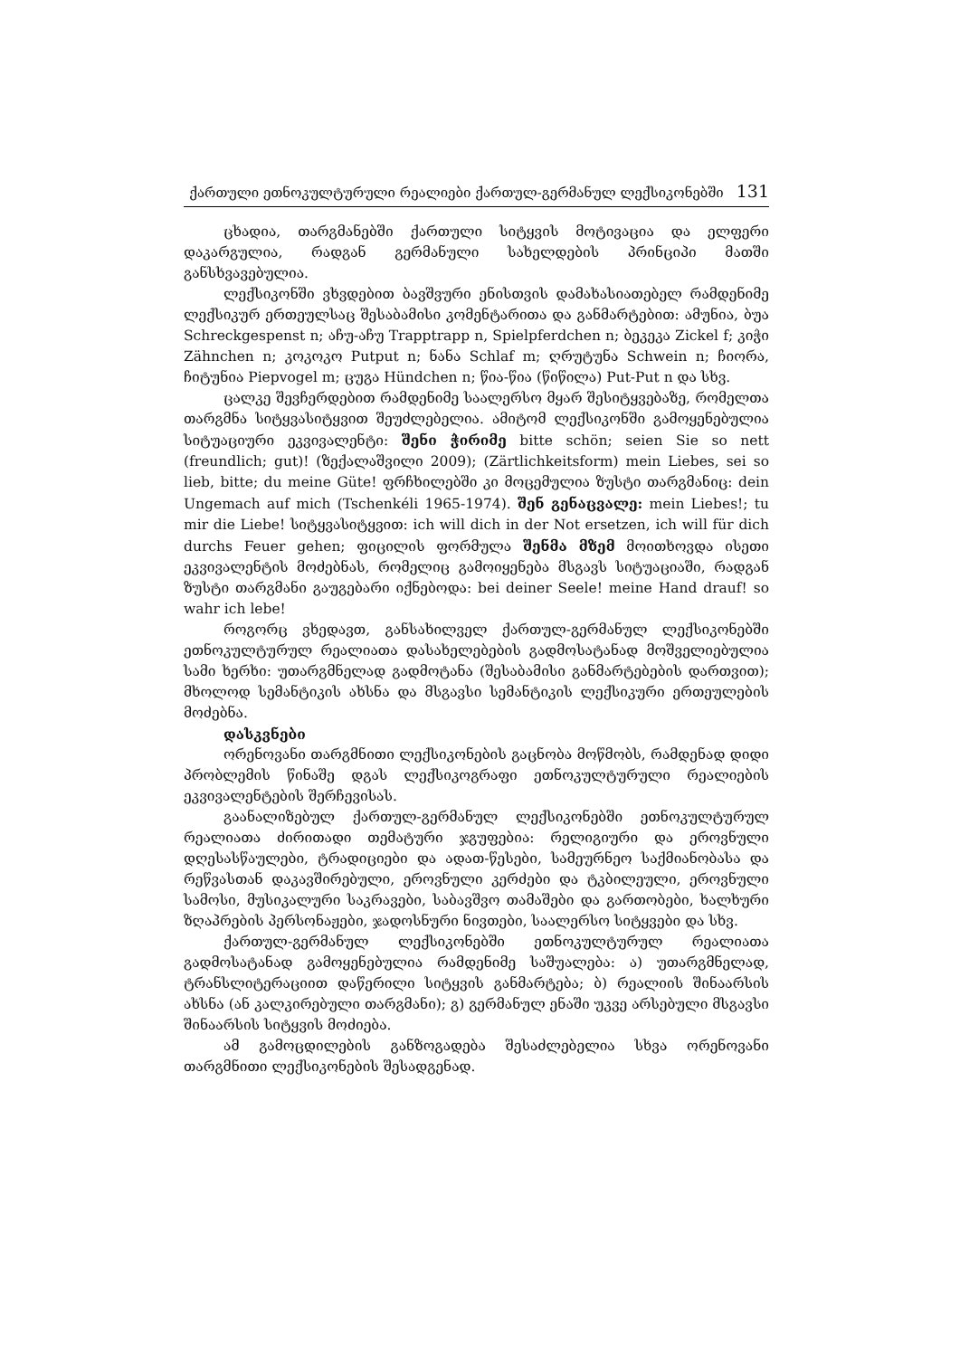ქართული ეთნოკულტურული რეალიები ქართულ-გერმანულ ლექსიკონებში 131
ცხადია, თარგმანებში ქართული სიტყვის მოტივაცია და ელფერი დაკარგულია, რადგან გერმანული სახელდების პრინციპი მათში განსხვავებულია.
ლექსიკონში ვხვდებით ბავშვური ენისთვის დამახასიათებელ რამდენიმე ლექსიკურ ერთეულსაც შესაბამისი კომენტარითა და განმარტებით: ამუნია, ბუა Schreckgespenst n; აჩუ-აჩუ Trapptrapp n, Spielpferdchen n; ბეკეკა Zickel f; კიჭი Zähnchen n; კოკოკო Putput n; ნანა Schlaf m; ღრუტუნა Schwein n; ჩიორა, ჩიტუნია Piepvogel m; ცუგა Hündchen n; წია-წია (წიწილა) Put-Put n და სხვ.
ცალკე შევჩერდებით რამდენიმე საალერსო მყარ შესიტყვებაზე, რომელთა თარგმნა სიტყვასიტყვით შეუძლებელია. ამიტომ ლექსიკონში გამოყენებულია სიტუაციური ეკვივალენტი: შენი ჭირიმე bitte schön; seien Sie so nett (freundlich; gut)! (ზექალაშვილი 2009); (Zärtlichkeitsform) mein Liebes, sei so lieb, bitte; du meine Güte! ფრჩხილებში კი მოცემულია ზუსტი თარგმანიც: dein Ungemach auf mich (Tschenkéli 1965-1974). შენ გენაცვალე: mein Liebes!; tu mir die Liebe! სიტყვასიტყვით: ich will dich in der Not ersetzen, ich will für dich durchs Feuer gehen; ფიცილის ფორმულა შენმა მზემ მოითხოვდა ისეთი ეკვივალენტის მოძებნას, რომელიც გამოიყენება მსგავს სიტუაციაში, რადგან ზუსტი თარგმანი გაუგებარი იქნებოდა: bei deiner Seele! meine Hand drauf! so wahr ich lebe!
როგორც ვხედავთ, განსახილველ ქართულ-გერმანულ ლექსიკონებში ეთნოკულტურულ რეალიათა დასახელებების გადმოსატანად მოშველიებულია სამი ხერხი: უთარგმნელად გადმოტანა (შესაბამისი განმარტებების დართვით); მხოლოდ სემანტიკის ახსნა და მსგავსი სემანტიკის ლექსიკური ერთეულების მოძებნა.
დასკვნები
ორენოვანი თარგმნითი ლექსიკონების გაცნობა მოწმობს, რამდენად დიდი პრობლემის წინაშე დგას ლექსიკოგრაფი ეთნოკულტურული რეალიების ეკვივალენტების შერჩევისას.
გაანალიზებულ ქართულ-გერმანულ ლექსიკონებში ეთნოკულტურულ რეალიათა ძირითადი თემატური ჯგუფებია: რელიგიური და ეროვნული დღესასწაულები, ტრადიციები და ადათ-წესები, სამეურნეო საქმიანობასა და რეწვასთან დაკავშირებული, ეროვნული კერძები და ტკბილეული, ეროვნული სამოსი, მუსიკალური საკრავები, საბავშვო თამაშები და გართობები, ხალხური ზღაპრების პერსონაჟები, ჯადოსნური ნივთები, საალერსო სიტყვები და სხვ.
ქართულ-გერმანულ ლექსიკონებში ეთნოკულტურულ რეალიათა გადმოსატანად გამოყენებულია რამდენიმე საშუალება: ა) უთარგმნელად, ტრანსლიტერაციით დაწერილი სიტყვის განმარტება; ბ) რეალიის შინაარსის ახსნა (ან კალკირებული თარგმანი); გ) გერმანულ ენაში უკვე არსებული მსგავსი შინაარსის სიტყვის მოძიება.
ამ გამოცდილების განზოგადება შესაძლებელია სხვა ორენოვანი თარგმნითი ლექსიკონების შესადგენად.